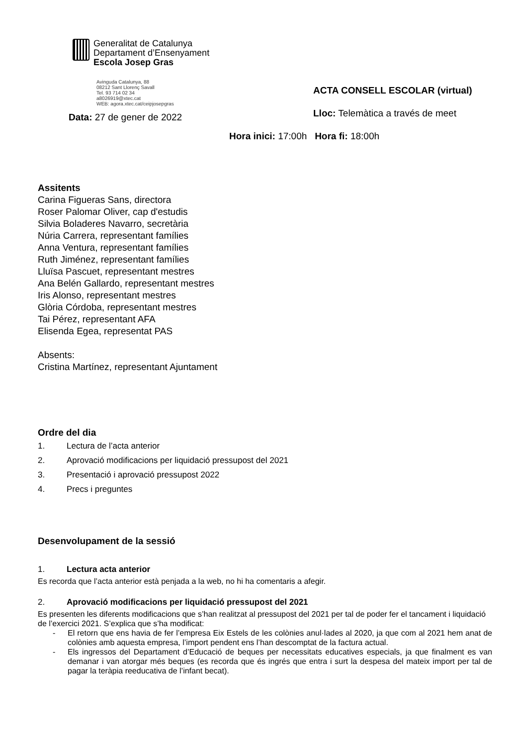Generalitat de Catalunya
Departament d’Ensenyament
Escola Josep Gras
Avinguda Catalunya, 88
08212 Sant Llorenç Savall
Tel. 93 714 02 34
a8026919@xtec.cat
WEB: agora.xtec.cat/ceipjosepgras
Data: 27 de gener de 2022
ACTA CONSELL ESCOLAR (virtual)
Lloc: Telemàtica a través de meet
Hora inici: 17:00h Hora fi: 18:00h
Assitents
Carina Figueras Sans, directora
Roser Palomar Oliver, cap d'estudis
Silvia Boladeres Navarro, secretària
Núria Carrera, representant famílies
Anna Ventura, representant famílies
Ruth Jiménez, representant famílies
Lluïsa Pascuet, representant mestres
Ana Belén Gallardo, representant mestres
Iris Alonso, representant mestres
Glòria Córdoba, representant mestres
Tai Pérez, representant AFA
Elisenda Egea, representat PAS
Absents:
Cristina Martínez, representant Ajuntament
Ordre del dia
1. Lectura de l’acta anterior
2. Aprovació modificacions per liquidació pressupost del 2021
3. Presentació i aprovació pressupost 2022
4. Precs i preguntes
Desenvolupament de la sessió
1. Lectura acta anterior
Es recorda que l’acta anterior està penjada a la web, no hi ha comentaris a afegir.
2. Aprovació modificacions per liquidació pressupost del 2021
Es presenten les diferents modificacions que s’han realitzat al pressupost del 2021 per tal de poder fer el tancament i liquidació de l’exercici 2021. S’explica que s’ha modificat:
- El retorn que ens havia de fer l’empresa Eix Estels de les colònies anul·lades al 2020, ja que com al 2021 hem anat de colònies amb aquesta empresa, l’import pendent ens l’han descomptat de la factura actual.
- Els ingressos del Departament d’Educació de beques per necessitats educatives especials, ja que finalment es van demanar i van atorgar més beques (es recorda que és ingrés que entra i surt la despesa del mateix import per tal de pagar la teràpia reeducativa de l’infant becat).